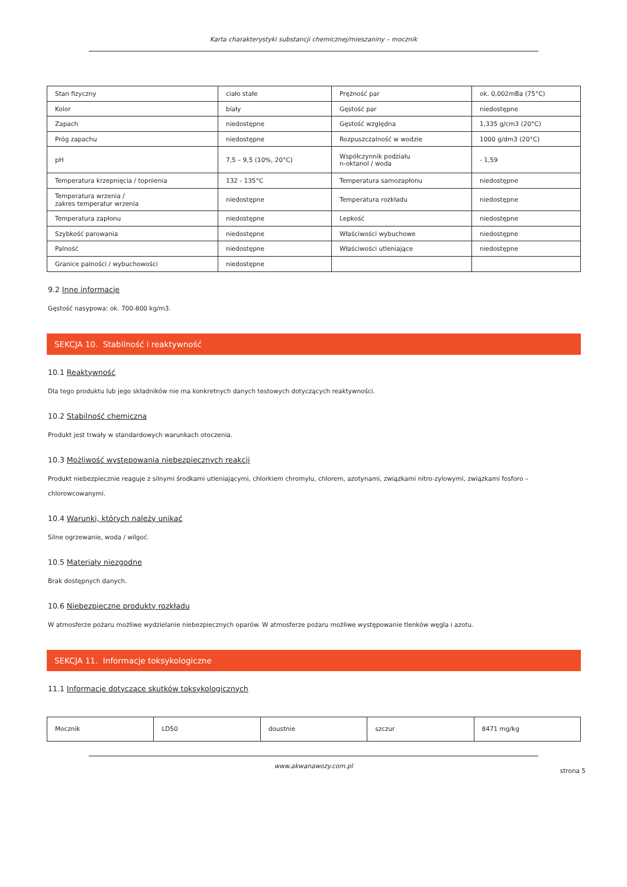Karta charakterystyki substancji chemicznej/mieszaniny – mocznik
| Stan fizyczny | ciało stałe | Prężność par | ok. 0,002mBa (75°C) |
| Kolor | biały | Gęstość par | niedostępne |
| Zapach | niedostępne | Gęstość względna | 1,335 g/cm3 (20°C) |
| Próg zapachu | niedostępne | Rozpuszczalność w wodzie | 1000 g/dm3 (20°C) |
| pH | 7,5 – 9,5 (10%, 20°C) | Współczynnik podziału n-oktanol / woda | - 1,59 |
| Temperatura krzepnięcia / topnienia | 132 - 135°C | Temperatura samozapłonu | niedostępne |
| Temperatura wrzenia / zakres temperatur wrzenia | niedostępne | Temperatura rozkładu | niedostępne |
| Temperatura zapłonu | niedostępne | Lepkość | niedostępne |
| Szybkość parowania | niedostępne | Właściwości wybuchowe | niedostępne |
| Palność | niedostępne | Właściwości utleniające | niedostępne |
| Granice palności / wybuchowości | niedostępne | | |
9.2 Inne informacje
Gęstość nasypowa: ok. 700-800 kg/m3.
SEKCJA 10. Stabilność i reaktywność
10.1 Reaktywność
Dla tego produktu lub jego składników nie ma konkretnych danych testowych dotyczących reaktywności.
10.2 Stabilność chemiczna
Produkt jest trwały w standardowych warunkach otoczenia.
10.3 Możliwość występowania niebezpiecznych reakcji
Produkt niebezpiecznie reaguje z silnymi środkami utleniającymi, chlorkiem chromylu, chlorem, azotynami, związkami nitro-zylowymi, związkami fosforo – chlorowcowanymi.
10.4 Warunki, których należy unikać
Silne ogrzewanie, woda / wilgoć.
10.5 Materiały niezgodne
Brak dostępnych danych.
10.6 Niebezpieczne produkty rozkładu
W atmosferze pożaru możliwe wydzielanie niebezpiecznych oparów. W atmosferze pożaru możliwe występowanie tlenków węgla i azotu.
SEKCJA 11. Informacje toksykologiczne
11.1 Informacje dotyczące skutków toksykologicznych
| Mocznik | LD50 | doustnie | szczur | 8471 mg/kg |
www.akwanawozy.com.pl
strona 5